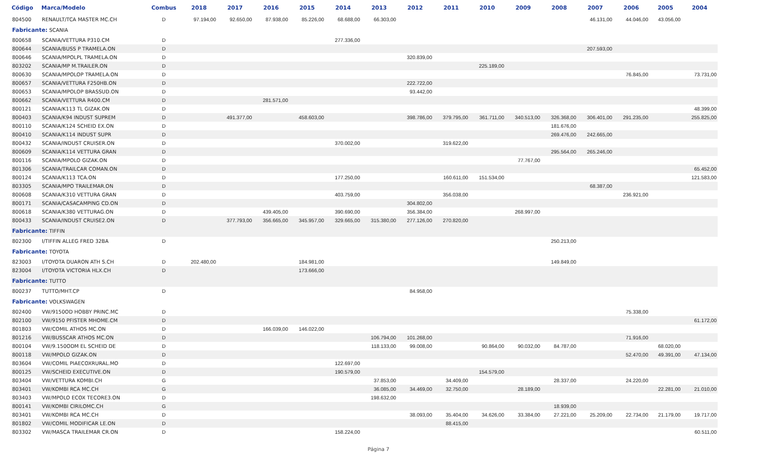| Código | Marca/Modelo | Combus | 2018 | 2017 | 2016 | 2015 | 2014 | 2013 | 2012 | 2011 | 2010 | 2009 | 2008 | 2007 | 2006 | 2005 | 2004 |
| --- | --- | --- | --- | --- | --- | --- | --- | --- | --- | --- | --- | --- | --- | --- | --- | --- | --- |
| 804500 | RENAULT/TCA MASTER MC.CH | D | 97.194,00 | 92.650,00 | 87.938,00 | 85.226,00 | 68.688,00 | 66.303,00 | | | | | | 46.131,00 | 44.046,00 | 43.056,00 | |
| Fabricante: SCANIA | | | | | | | | | | | | | | | | | |
| 800658 | SCANIA/VETTURA P310.CM | D | | | | | 277.336,00 | | | | | | | | | | |
| 800644 | SCANIA/BUSS P TRAMELA.ON | D | | | | | | | | | | | | 207.593,00 | | | |
| 800646 | SCANIA/MPOLPL TRAMELA.ON | D | | | | | | | 320.839,00 | | | | | | | | |
| 803202 | SCANIA/MP M.TRAILER.ON | D | | | | | | | | | 225.189,00 | | | | | | |
| 800630 | SCANIA/MPOLOP TRAMELA.ON | D | | | | | | | | | | | | | 76.845,00 | | 73.731,00 |
| 800657 | SCANIA/VETTURA F250HB.ON | D | | | | | | | 222.722,00 | | | | | | | | |
| 800653 | SCANIA/MPOLOP BRASSUD.ON | D | | | | | | | 93.442,00 | | | | | | | | |
| 800662 | SCANIA/VETTURA R400.CM | D | | | 281.571,00 | | | | | | | | | | | | |
| 800121 | SCANIA/K113 TL GIZAK.ON | D | | | | | | | | | | | | | | | 48.399,00 |
| 800403 | SCANIA/K94 INDUST SUPREM | D | | 491.377,00 | | 458.603,00 | | | 398.786,00 | 379.795,00 | 361.711,00 | 340.513,00 | 326.368,00 | 306.401,00 | 291.235,00 | | 255.825,00 |
| 800110 | SCANIA/K124 SCHEID EX.ON | D | | | | | | | | | | | 181.676,00 | | | | |
| 800410 | SCANIA/K114 INDUST SUPR | D | | | | | | | | | | | 269.476,00 | 242.665,00 | | | |
| 800432 | SCANIA/INDUST CRUISER.ON | D | | | | | 370.002,00 | | | 319.622,00 | | | | | | | |
| 800609 | SCANIA/K114 VETTURA GRAN | D | | | | | | | | | | | 295.564,00 | 265.246,00 | | | |
| 800116 | SCANIA/MPOLO GIZAK.ON | D | | | | | | | | | | 77.767,00 | | | | | |
| 801306 | SCANIA/TRAILCAR COMAN.ON | D | | | | | | | | | | | | | | | 65.452,00 |
| 800124 | SCANIA/K113 TCA.ON | D | | | | | 177.250,00 | | | 160.611,00 | 151.534,00 | | | | | | 121.583,00 |
| 803305 | SCANIA/MPO TRAILEMAR.ON | D | | | | | | | | | | | | 68.387,00 | | | |
| 800608 | SCANIA/K310 VETTURA GRAN | D | | | | | 403.759,00 | | | 356.038,00 | | | | | 236.921,00 | | |
| 800171 | SCANIA/CASACAMPING CD.ON | D | | | | | | | 304.802,00 | | | | | | | | |
| 800618 | SCANIA/K380 VETTURAG.ON | D | | | 439.405,00 | | 390.690,00 | | 356.384,00 | | | 268.997,00 | | | | | |
| 800433 | SCANIA/INDUST CRUISE2.ON | D | | 377.793,00 | 356.665,00 | 345.957,00 | 329.665,00 | 315.380,00 | 277.126,00 | 270.820,00 | | | | | | | |
| Fabricante: TIFFIN | | | | | | | | | | | | | | | | | |
| 802300 | I/TIFFIN ALLEG FRED 32BA | D | | | | | | | | | | | 250.213,00 | | | | |
| Fabricante: TOYOTA | | | | | | | | | | | | | | | | | |
| 823003 | I/TOYOTA DUARON ATH S.CH | D | 202.480,00 | | | 184.981,00 | | | | | | | 149.849,00 | | | | |
| 823004 | I/TOYOTA VICTORIA HLX.CH | D | | | | 173.666,00 | | | | | | | | | | | |
| Fabricante: TUTTO | | | | | | | | | | | | | | | | | |
| 800237 | TUTTO/MHT.CP | D | | | | | | | 84.958,00 | | | | | | | | |
| Fabricante: VOLKSWAGEN | | | | | | | | | | | | | | | | | |
| 802400 | VW/9150OD HOBBY PRINC.MC | D | | | | | | | | | | | | | 75.338,00 | | |
| 802100 | VW/9150 PFISTER MHOME.CM | D | | | | | | | | | | | | | | | 61.172,00 |
| 801803 | VW/COMIL ATHOS MC.ON | D | | | 166.039,00 | 146.022,00 | | | | | | | | | | | |
| 801216 | VW/BUSSCAR ATHOS MC.ON | D | | | | | | 106.794,00 | 101.268,00 | | | | | | 71.916,00 | | |
| 800104 | VW/9.150ODM EL SCHEID DE | D | | | | | | 118.133,00 | 99.008,00 | | 90.864,00 | 90.032,00 | 84.787,00 | | | 68.020,00 | |
| 800118 | VW/MPOLO GIZAK.ON | D | | | | | | | | | | | | | 52.470,00 | 49.391,00 | 47.134,00 |
| 803604 | VW/COMIL PIAECOXRURAL.MO | D | | | | | 122.697,00 | | | | | | | | | | |
| 800125 | VW/SCHEID EXECUTIVE.ON | D | | | | | 190.579,00 | | | | 154.579,00 | | | | | | |
| 803404 | VW/VETTURA KOMBI.CH | G | | | | | | 37.853,00 | | 34.409,00 | | | 28.337,00 | | 24.220,00 | | |
| 803401 | VW/KOMBI RCA MC.CH | G | | | | | | 36.085,00 | 34.469,00 | 32.750,00 | | 28.189,00 | | | | 22.281,00 | 21.010,00 |
| 803403 | VW/MPOLO ECOX TECORE3.ON | D | | | | | | 198.632,00 | | | | | | | | | |
| 800141 | VW/KOMBI CIRILOMC.CH | G | | | | | | | | | | | 18.939,00 | | | | |
| 803401 | VW/KOMBI RCA MC.CH | D | | | | | | | 38.093,00 | 35.404,00 | 34.626,00 | 33.384,00 | 27.221,00 | 25.209,00 | 22.734,00 | 21.179,00 | 19.717,00 |
| 801802 | VW/COMIL MODIFICAR LE.ON | D | | | | | | | | 88.415,00 | | | | | | | |
| 803302 | VW/MASCA TRAILEMAR CR.ON | D | | | | | 158.224,00 | | | | | | | | | | 60.511,00 |
Página 7